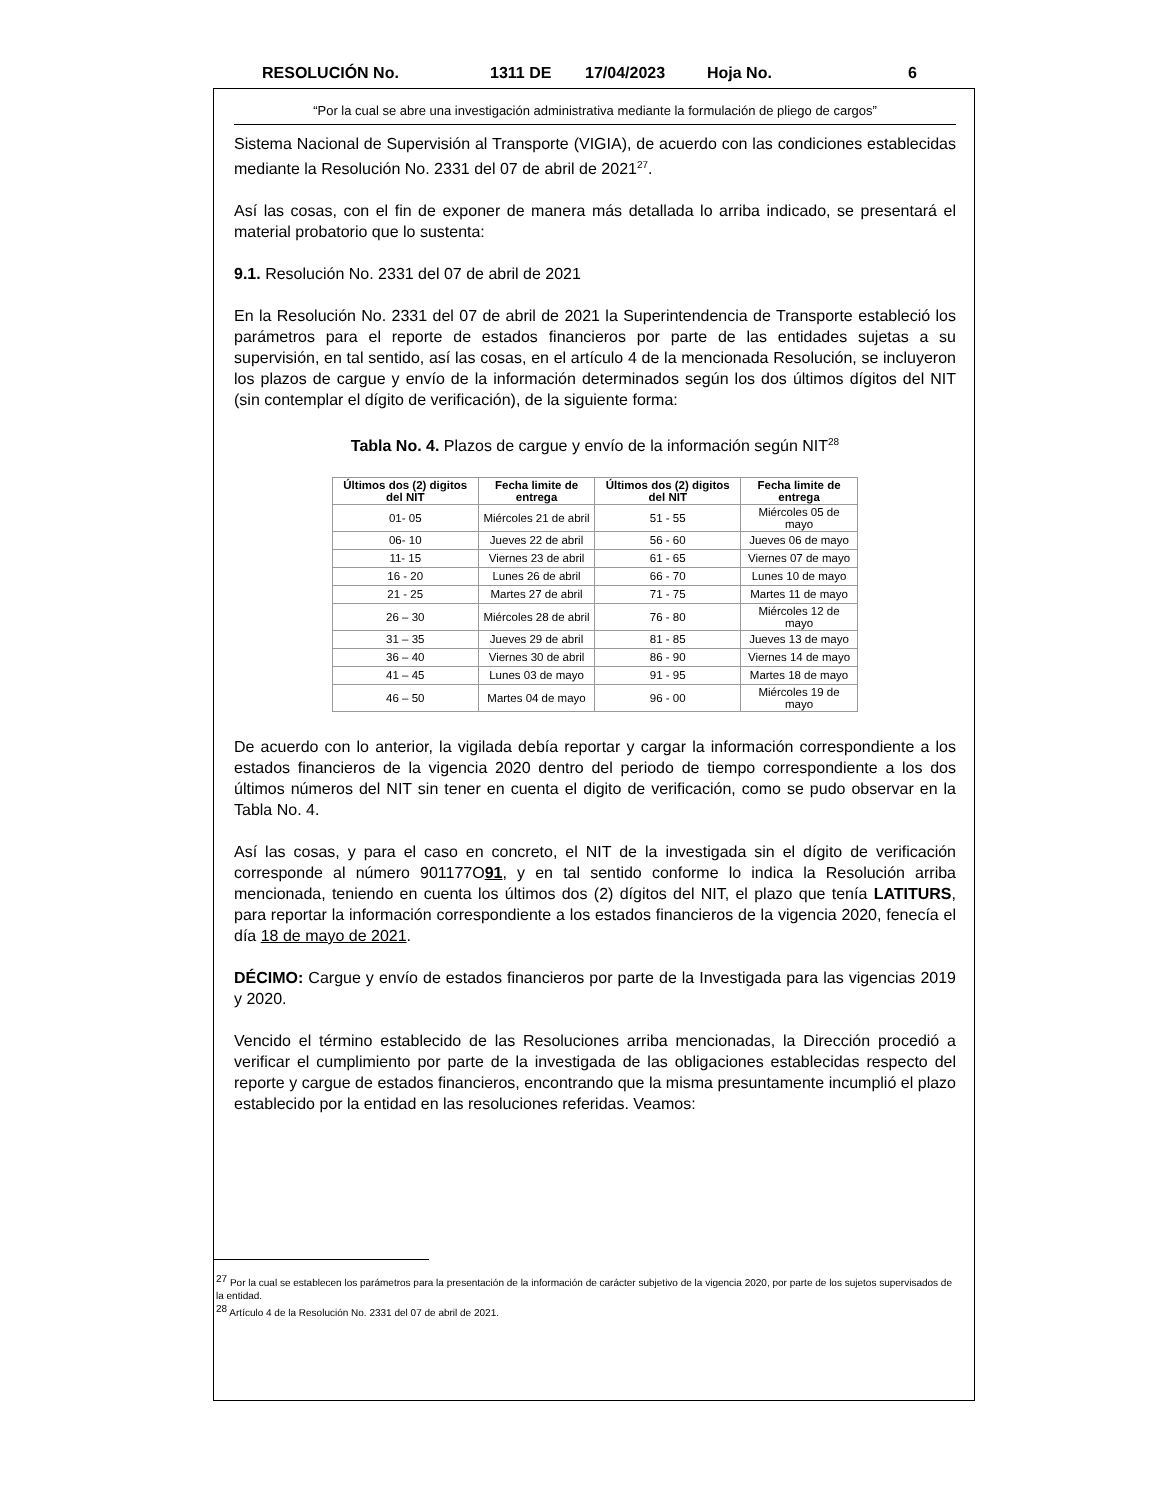RESOLUCIÓN No. 1311 DE 17/04/2023 Hoja No. 6
“Por la cual se abre una investigación administrativa mediante la formulación de pliego de cargos”
Sistema Nacional de Supervisión al Transporte (VIGIA), de acuerdo con las condiciones establecidas mediante la Resolución No. 2331 del 07 de abril de 2021<sup>27</sup>.
Así las cosas, con el fin de exponer de manera más detallada lo arriba indicado, se presentará el material probatorio que lo sustenta:
9.1. Resolución No. 2331 del 07 de abril de 2021
En la Resolución No. 2331 del 07 de abril de 2021 la Superintendencia de Transporte estableció los parámetros para el reporte de estados financieros por parte de las entidades sujetas a su supervisión, en tal sentido, así las cosas, en el artículo 4 de la mencionada Resolución, se incluyeron los plazos de cargue y envío de la información determinados según los dos últimos dígitos del NIT (sin contemplar el dígito de verificación), de la siguiente forma:
Tabla No. 4. Plazos de cargue y envío de la información según NIT<sup>28</sup>
| Últimos dos (2) digitos del NIT | Fecha limite de entrega | Últimos dos (2) digitos del NIT | Fecha limite de entrega |
| --- | --- | --- | --- |
| 01- 05 | Miércoles 21 de abril | 51 - 55 | Miércoles 05 de mayo |
| 06- 10 | Jueves 22 de abril | 56 - 60 | Jueves 06 de mayo |
| 11- 15 | Viernes 23 de abril | 61 - 65 | Viernes 07 de mayo |
| 16 - 20 | Lunes 26 de abril | 66 - 70 | Lunes 10 de mayo |
| 21 - 25 | Martes 27 de abril | 71 - 75 | Martes 11 de mayo |
| 26 – 30 | Miércoles 28 de abril | 76 - 80 | Miércoles 12 de mayo |
| 31 – 35 | Jueves 29 de abril | 81 - 85 | Jueves 13 de mayo |
| 36 – 40 | Viernes 30 de abril | 86 - 90 | Viernes 14 de mayo |
| 41 – 45 | Lunes 03 de mayo | 91 - 95 | Martes 18 de mayo |
| 46 – 50 | Martes 04 de mayo | 96 - 00 | Miércoles 19 de mayo |
De acuerdo con lo anterior, la vigilada debía reportar y cargar la información correspondiente a los estados financieros de la vigencia 2020 dentro del periodo de tiempo correspondiente a los dos últimos números del NIT sin tener en cuenta el digito de verificación, como se pudo observar en la Tabla No. 4.
Así las cosas, y para el caso en concreto, el NIT de la investigada sin el dígito de verificación corresponde al número 901177O91, y en tal sentido conforme lo indica la Resolución arriba mencionada, teniendo en cuenta los últimos dos (2) dígitos del NIT, el plazo que tenía LATITURS, para reportar la información correspondiente a los estados financieros de la vigencia 2020, fenecía el día 18 de mayo de 2021.
DÉCIMO: Cargue y envío de estados financieros por parte de la Investigada para las vigencias 2019 y 2020.
Vencido el término establecido de las Resoluciones arriba mencionadas, la Dirección procedió a verificar el cumplimiento por parte de la investigada de las obligaciones establecidas respecto del reporte y cargue de estados financieros, encontrando que la misma presuntamente incumplió el plazo establecido por la entidad en las resoluciones referidas. Veamos:
<sup>27</sup> Por la cual se establecen los parámetros para la presentación de la información de carácter subjetivo de la vigencia 2020, por parte de los sujetos supervisados de la entidad.
<sup>28</sup> Artículo 4 de la Resolución No. 2331 del 07 de abril de 2021.